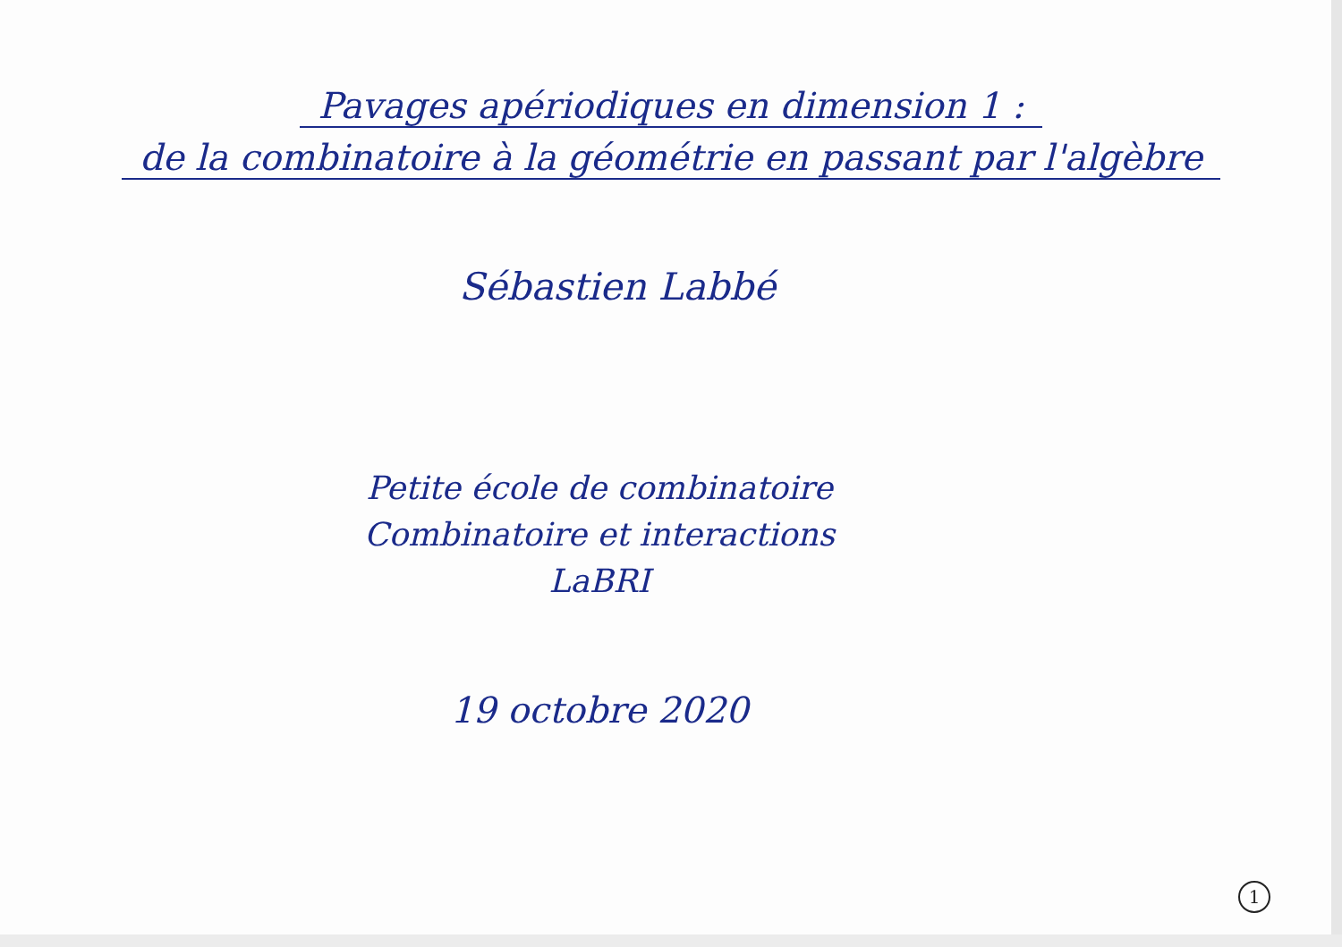Pavages apériodiques en dimension 1 :
de la combinatoire à la géométrie en passant par l'algèbre
Sébastien Labbé
Petite école de combinatoire
Combinatoire et interactions
LaBRI
19 octobre 2020
1